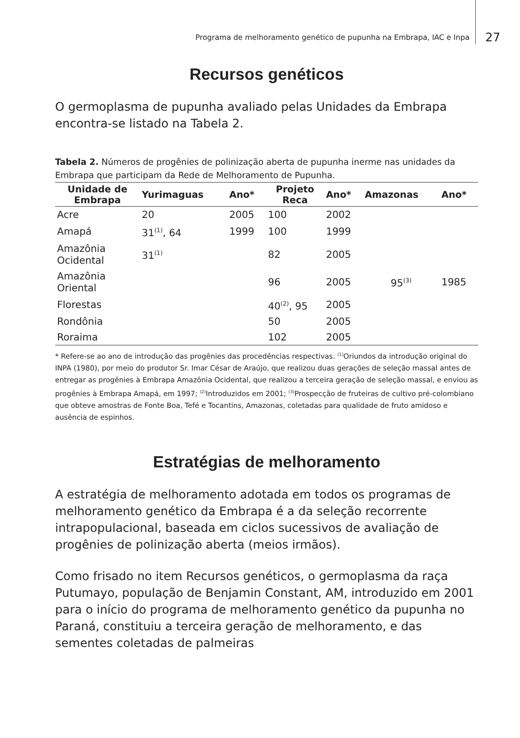Programa de melhoramento genético de pupunha na Embrapa, IAC e Inpa 27
Recursos genéticos
O germoplasma de pupunha avaliado pelas Unidades da Embrapa encontra-se listado na Tabela 2.
Tabela 2. Números de progênies de polinização aberta de pupunha inerme nas unidades da Embrapa que participam da Rede de Melhoramento de Pupunha.
| Unidade de Embrapa | Yurimaguas | Ano* | Projeto Reca | Ano* | Amazonas | Ano* |
| --- | --- | --- | --- | --- | --- | --- |
| Acre | 20 | 2005 | 100 | 2002 | | |
| Amapá | 31<sup>(1)</sup>, 64 | 1999 | 100 | 1999 | | |
| Amazônia Ocidental | 31<sup>(1)</sup> | | 82 | 2005 | | |
| Amazônia Oriental | | | 96 | 2005 | 95<sup>(3)</sup> | 1985 |
| Florestas | | | 40<sup>(2)</sup>, 95 | 2005 | | |
| Rondônia | | | 50 | 2005 | | |
| Roraima | | | 102 | 2005 | | |
* Refere-se ao ano de introdução das progênies das procedências respectivas. <sup>(1)</sup>Oriundos da introdução original do INPA (1980), por meio do produtor Sr. Imar César de Araújo, que realizou duas gerações de seleção massal antes de entregar as progênies à Embrapa Amazônia Ocidental, que realizou a terceira geração de seleção massal, e enviou as progênies à Embrapa Amapá, em 1997; <sup>(2)</sup>Introduzidos em 2001; <sup>(3)</sup>Prospecção de fruteiras de cultivo pré-colombiano que obteve amostras de Fonte Boa, Tefé e Tocantins, Amazonas, coletadas para qualidade de fruto amidoso e ausência de espinhos.
Estratégias de melhoramento
A estratégia de melhoramento adotada em todos os programas de melhoramento genético da Embrapa é a da seleção recorrente intrapopulacional, baseada em ciclos sucessivos de avaliação de progênies de polinização aberta (meios irmãos).
Como frisado no item Recursos genéticos, o germoplasma da raça Putumayo, população de Benjamin Constant, AM, introduzido em 2001 para o início do programa de melhoramento genético da pupunha no Paraná, constituiu a terceira geração de melhoramento, e das sementes coletadas de palmeiras